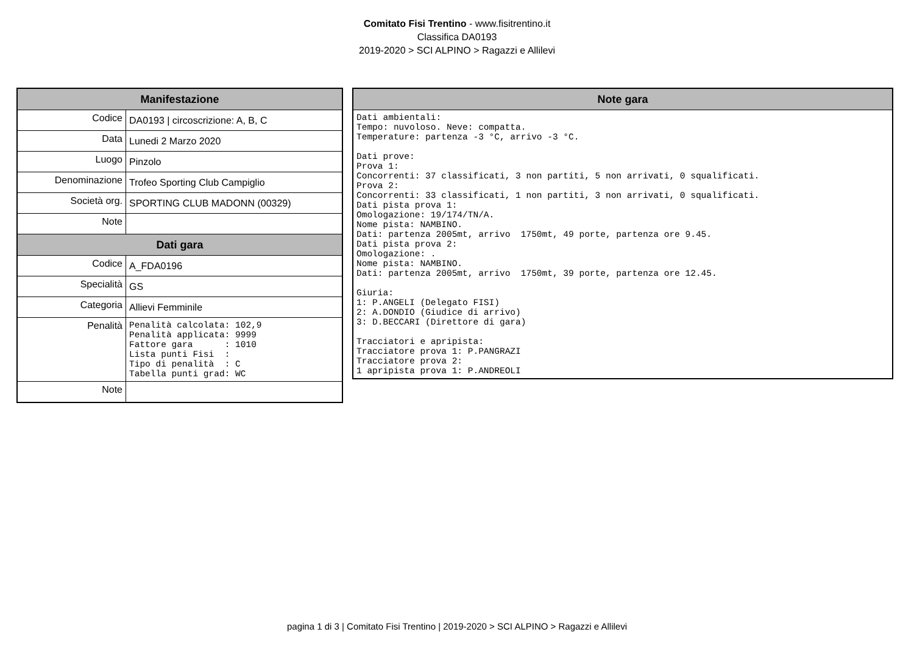Comitato Fisi Trentino - www.fisitrentino.it
Classifica DA0193
2019-2020 > SCI ALPINO > Ragazzi e Allilevi
| Manifestazione | |
| --- | --- |
| Codice | DA0193 / circoscrizione: A, B, C |
| Data | Lunedi 2 Marzo 2020 |
| Luogo | Pinzolo |
| Denominazione | Trofeo Sporting Club Campiglio |
| Società org. | SPORTING CLUB MADONN (00329) |
| Note | |
| Dati gara | |
| Codice | A_FDA0196 |
| Specialità | GS |
| Categoria | Allievi Femminile |
| Penalità | Penalità calcolata: 102,9 Penalità applicata: 9999 Fattore gara : 1010 Lista punti Fisi : Tipo di penalità : C Tabella punti grad: WC |
| Note | |
| Note gara |
| --- |
| Dati ambientali: Tempo: nuvoloso. Neve: compatta. Temperature: partenza -3 °C, arrivo -3 °C. Dati prove: Prova 1: Concorrenti: 37 classificati, 3 non partiti, 5 non arrivati, 0 squalificati. Prova 2: Concorrenti: 33 classificati, 1 non partiti, 3 non arrivati, 0 squalificati. Dati pista prova 1: Omologazione: 19/174/TN/A. Nome pista: NAMBINO. Dati: partenza 2005mt, arrivo 1750mt, 49 porte, partenza ore 9.45. Dati pista prova 2: Omologazione: . Nome pista: NAMBINO. Dati: partenza 2005mt, arrivo 1750mt, 39 porte, partenza ore 12.45. Giuria: 1: P.ANGELI (Delegato FISI) 2: A.DONDIO (Giudice di arrivo) 3: D.BECCARI (Direttore di gara) Tracciatori e apripista: Tracciatore prova 1: P.PANGRAZI Tracciatore prova 2: 1 apripista prova 1: P.ANDREOLI |
pagina 1 di 3 | Comitato Fisi Trentino | 2019-2020 > SCI ALPINO > Ragazzi e Allilevi